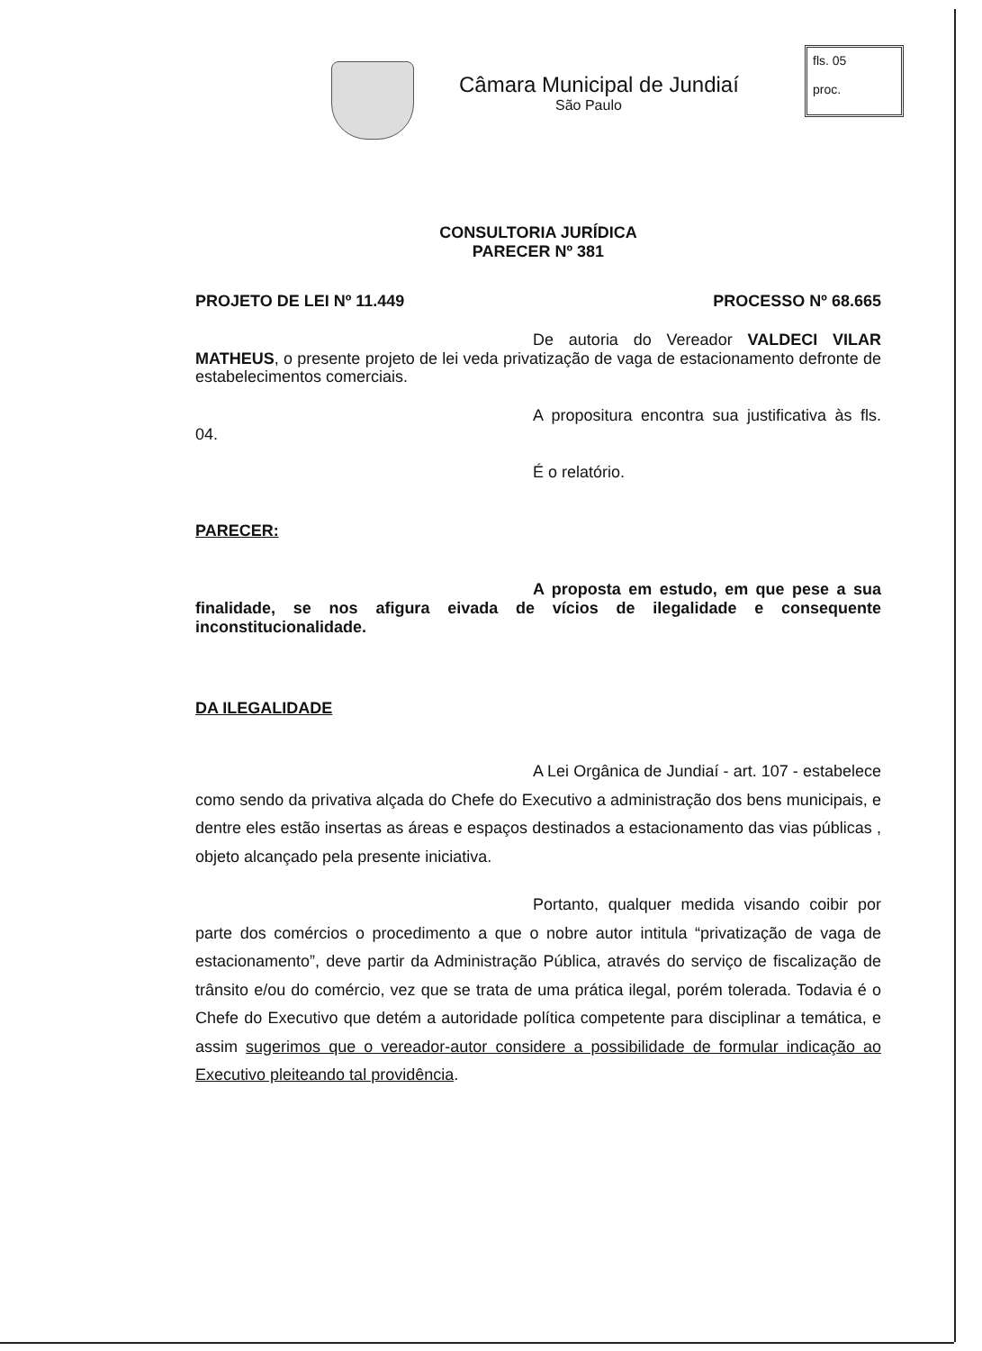Câmara Municipal de Jundiaí
São Paulo
fls. 05
proc.
CONSULTORIA JURÍDICA
PARECER Nº 381
PROJETO DE LEI Nº 11.449 PROCESSO Nº 68.665
De autoria do Vereador VALDECI VILAR MATHEUS, o presente projeto de lei veda privatização de vaga de estacionamento defronte de estabelecimentos comerciais.
A propositura encontra sua justificativa às fls. 04.
É o relatório.
PARECER:
A proposta em estudo, em que pese a sua finalidade, se nos afigura eivada de vícios de ilegalidade e consequente inconstitucionalidade.
DA ILEGALIDADE
A Lei Orgânica de Jundiaí - art. 107 - estabelece como sendo da privativa alçada do Chefe do Executivo a administração dos bens municipais, e dentre eles estão insertas as áreas e espaços destinados a estacionamento das vias públicas , objeto alcançado pela presente iniciativa.
Portanto, qualquer medida visando coibir por parte dos comércios o procedimento a que o nobre autor intitula “privatização de vaga de estacionamento”, deve partir da Administração Pública, através do serviço de fiscalização de trânsito e/ou do comércio, vez que se trata de uma prática ilegal, porém tolerada. Todavia é o Chefe do Executivo que detém a autoridade política competente para disciplinar a temática, e assim sugerimos que o vereador-autor considere a possibilidade de formular indicação ao Executivo pleiteando tal providência.